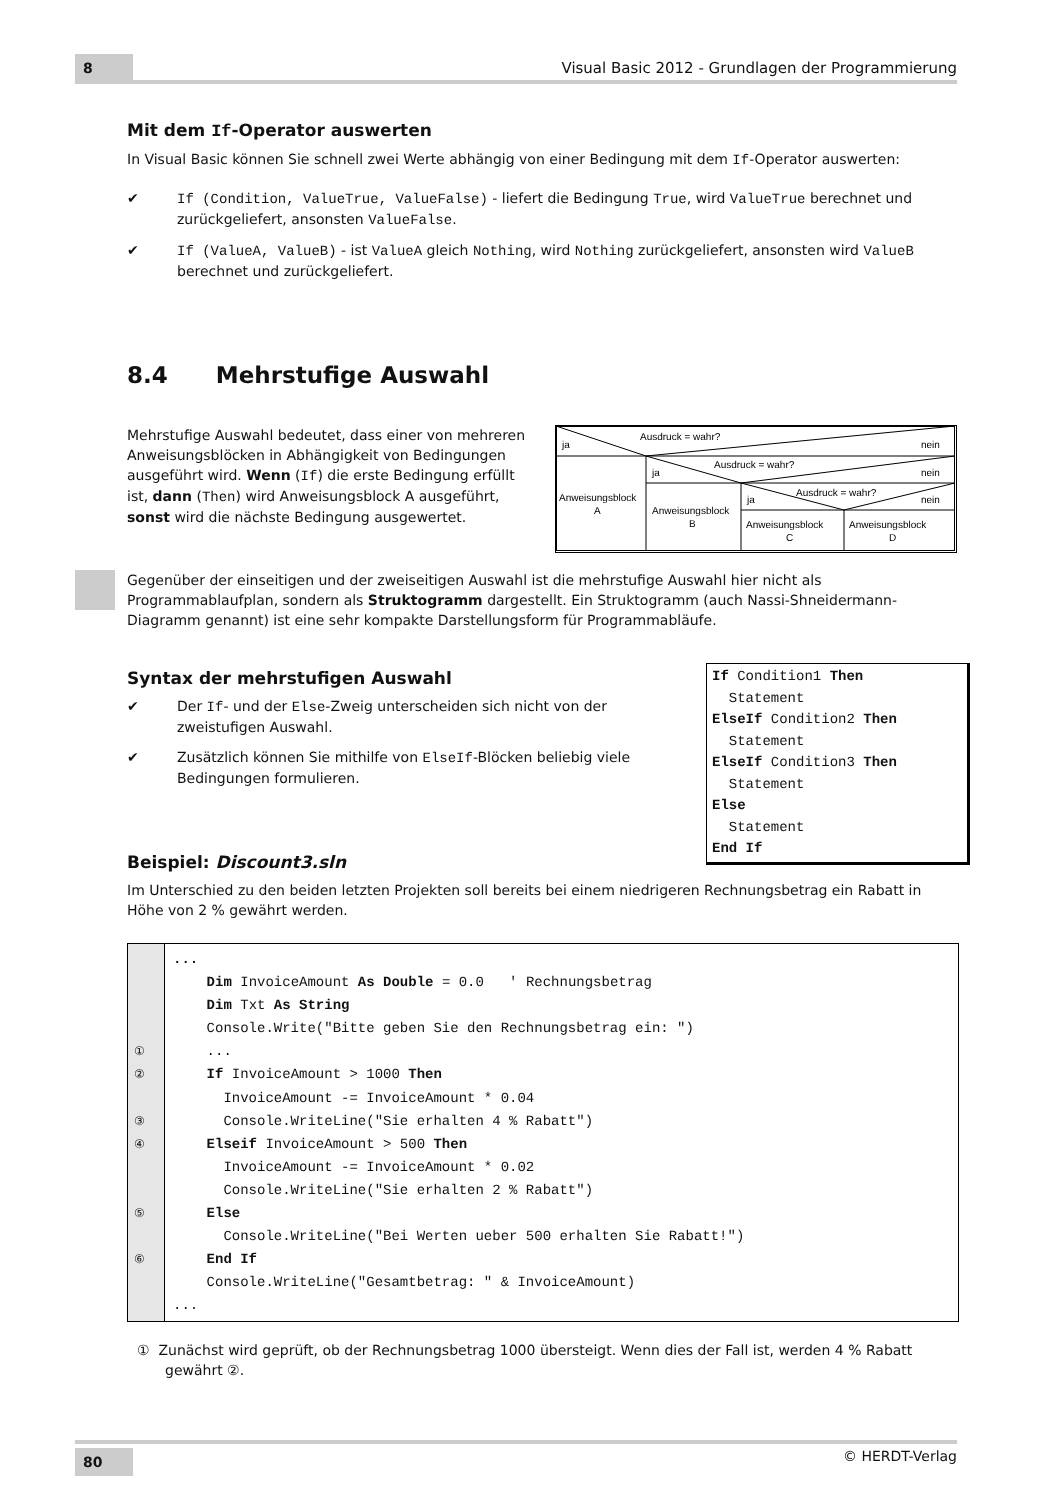8
Visual Basic 2012 - Grundlagen der Programmierung
Mit dem If-Operator auswerten
In Visual Basic können Sie schnell zwei Werte abhängig von einer Bedingung mit dem If-Operator auswerten:
✔ If (Condition, ValueTrue, ValueFalse) - liefert die Bedingung True, wird ValueTrue berechnet und zurückgeliefert, ansonsten ValueFalse.
✔ If (ValueA, ValueB) - ist ValueA gleich Nothing, wird Nothing zurückgeliefert, ansonsten wird ValueB berechnet und zurückgeliefert.
8.4 Mehrstufige Auswahl
Mehrstufige Auswahl bedeutet, dass einer von mehreren Anweisungsblöcken in Abhängigkeit von Bedingungen ausgeführt wird. Wenn (If) die erste Bedingung erfüllt ist, dann (Then) wird Anweisungsblock A ausgeführt, sonst wird die nächste Bedingung ausgewertet.
Ausdruck = wahr?
ja
nein
Ausdruck = wahr?
ja
nein
Ausdruck = wahr?
ja
nein
Anweisungsblock
A
Anweisungsblock
B
Anweisungsblock
C
Anweisungsblock
D
Gegenüber der einseitigen und der zweiseitigen Auswahl ist die mehrstufige Auswahl hier nicht als Programmablaufplan, sondern als Struktogramm dargestellt. Ein Struktogramm (auch Nassi-Shneidermann-Diagramm genannt) ist eine sehr kompakte Darstellungsform für Programmabläufe.
Syntax der mehrstufigen Auswahl
✔ Der If- und der Else-Zweig unterscheiden sich nicht von der zweistufigen Auswahl.
✔ Zusätzlich können Sie mithilfe von ElseIf-Blöcken beliebig viele Bedingungen formulieren.
If Condition1 Then
Statement
ElseIf Condition2 Then
Statement
ElseIf Condition3 Then
Statement
Else
Statement
End If
Beispiel: Discount3.sln
Im Unterschied zu den beiden letzten Projekten soll bereits bei einem niedrigeren Rechnungsbetrag ein Rabatt in Höhe von 2 % gewährt werden.
① ② ③ ④ ⑤ ⑥
... Dim InvoiceAmount As Double = 0.0 ' Rechnungsbetrag Dim Txt As String Console.Write("Bitte geben Sie den Rechnungsbetrag ein: ") ... If InvoiceAmount > 1000 Then InvoiceAmount -= InvoiceAmount * 0.04 Console.WriteLine("Sie erhalten 4 % Rabatt") Elseif InvoiceAmount > 500 Then InvoiceAmount -= InvoiceAmount * 0.02 Console.WriteLine("Sie erhalten 2 % Rabatt") Else Console.WriteLine("Bei Werten ueber 500 erhalten Sie Rabatt!") End If Console.WriteLine("Gesamtbetrag: " & InvoiceAmount) ...
① Zunächst wird geprüft, ob der Rechnungsbetrag 1000 übersteigt. Wenn dies der Fall ist, werden 4 % Rabatt gewährt ②.
80
© HERDT-Verlag